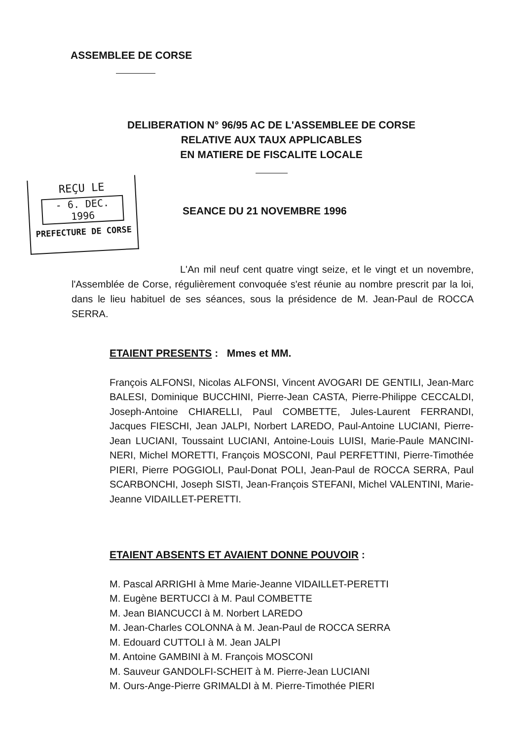ASSEMBLEE DE CORSE
DELIBERATION N° 96/95 AC DE L'ASSEMBLEE DE CORSE
RELATIVE AUX TAUX APPLICABLES
EN MATIERE DE FISCALITE LOCALE
REÇU LE
- 6. DEC. 1996
PREFECTURE DE CORSE
SEANCE DU 21 NOVEMBRE 1996
L'An mil neuf cent quatre vingt seize, et le vingt et un novembre, l'Assemblée de Corse, régulièrement convoquée s'est réunie au nombre prescrit par la loi, dans le lieu habituel de ses séances, sous la présidence de M. Jean-Paul de ROCCA SERRA.
ETAIENT PRESENTS : Mmes et MM.
François ALFONSI, Nicolas ALFONSI, Vincent AVOGARI DE GENTILI, Jean-Marc BALESI, Dominique BUCCHINI, Pierre-Jean CASTA, Pierre-Philippe CECCALDI, Joseph-Antoine CHIARELLI, Paul COMBETTE, Jules-Laurent FERRANDI, Jacques FIESCHI, Jean JALPI, Norbert LAREDO, Paul-Antoine LUCIANI, Pierre-Jean LUCIANI, Toussaint LUCIANI, Antoine-Louis LUISI, Marie-Paule MANCINI-NERI, Michel MORETTI, François MOSCONI, Paul PERFETTINI, Pierre-Timothée PIERI, Pierre POGGIOLI, Paul-Donat POLI, Jean-Paul de ROCCA SERRA, Paul SCARBONCHI, Joseph SISTI, Jean-François STEFANI, Michel VALENTINI, Marie-Jeanne VIDAILLET-PERETTI.
ETAIENT ABSENTS ET AVAIENT DONNE POUVOIR :
M. Pascal ARRIGHI à Mme Marie-Jeanne VIDAILLET-PERETTI
M. Eugène BERTUCCI à M. Paul COMBETTE
M. Jean BIANCUCCI à M. Norbert LAREDO
M. Jean-Charles COLONNA à M. Jean-Paul de ROCCA SERRA
M. Edouard CUTTOLI à M. Jean JALPI
M. Antoine GAMBINI à M. François MOSCONI
M. Sauveur GANDOLFI-SCHEIT à M. Pierre-Jean LUCIANI
M. Ours-Ange-Pierre GRIMALDI à M. Pierre-Timothée PIERI